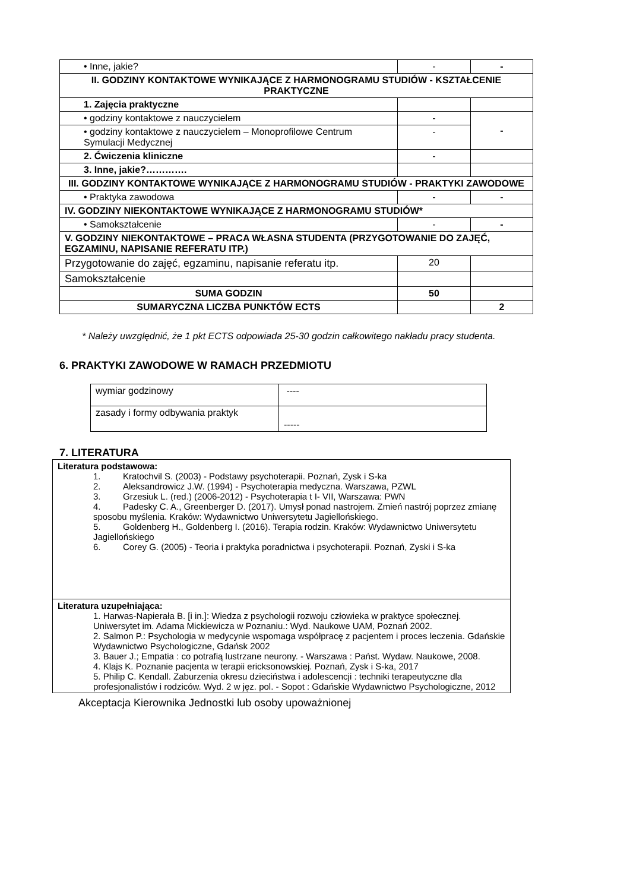| • Inne, jakie? | - | - |
| II. GODZINY KONTAKTOWE WYNIKAJĄCE Z HARMONOGRAMU STUDIÓW - KSZTAŁCENIE PRAKTYCZNE | | |
| 1. Zajęcia praktyczne | | |
| • godziny kontaktowe z nauczycielem | - | - |
| • godziny kontaktowe z nauczycielem – Monoprofilowe Centrum Symulacji Medycznej | - | |
| 2. Ćwiczenia kliniczne | - | |
| 3. Inne, jakie?…………. | | |
| III. GODZINY KONTAKTOWE WYNIKAJĄCE Z HARMONOGRAMU STUDIÓW - PRAKTYKI ZAWODOWE | | |
| • Praktyka zawodowa | - | - |
| IV. GODZINY NIEKONTAKTOWE WYNIKAJĄCE Z HARMONOGRAMU STUDIÓW* | | |
| • Samokształcenie | - | - |
| V. GODZINY NIEKONTAKTOWE – PRACA WŁASNA STUDENTA (PRZYGOTOWANIE DO ZAJĘĆ, EGZAMINU, NAPISANIE REFERATU ITP.) | | |
| Przygotowanie do zajęć, egzaminu, napisanie referatu itp. | 20 | |
| Samokształcenie | | |
| SUMA GODZIN | 50 | |
| SUMARYCZNA LICZBA PUNKTÓW ECTS | | 2 |
* Należy uwzględnić, że 1 pkt ECTS odpowiada 25-30 godzin całkowitego nakładu pracy studenta.
6. PRAKTYKI ZAWODOWE W RAMACH PRZEDMIOTU
| wymiar godzinowy | ---- |
| zasady i formy odbywania praktyk | ----- |
7. LITERATURA
| Literatura podstawowa: 1. Kratochvil S. (2003) - Podstawy psychoterapii. Poznań, Zysk i S-ka 2. Aleksandrowicz J.W. (1994) - Psychoterapia medyczna. Warszawa, PZWL 3. Grzesiuk L. (red.) (2006-2012) - Psychoterapia t I- VII, Warszawa: PWN 4. Padesky C. A., Greenberger D. (2017). Umysł ponad nastrojem. Zmień nastrój poprzez zmianę sposobu myślenia. Kraków: Wydawnictwo Uniwersytetu Jagiellońskiego. 5. Goldenberg H., Goldenberg I. (2016). Terapia rodzin. Kraków: Wydawnictwo Uniwersytetu Jagiellońskiego 6. Corey G. (2005) - Teoria i praktyka poradnictwa i psychoterapii. Poznań, Zyski i S-ka |
| Literatura uzupełniająca: 1. Harwas-Napierała B. [i in.]: Wiedza z psychologii rozwoju człowieka w praktyce społecznej. Uniwersytet im. Adama Mickiewicza w Poznaniu.: Wyd. Naukowe UAM, Poznań 2002. 2. Salmon P.: Psychologia w medycynie wspomaga współpracę z pacjentem i proces leczenia. Gdańskie Wydawnictwo Psychologiczne, Gdańsk 2002 3. Bauer J.; Empatia : co potrafią lustrzane neurony. - Warszawa : Państ. Wydaw. Naukowe, 2008. 4. Klajs K. Poznanie pacjenta w terapii ericksonowskiej. Poznań, Zysk i S-ka, 2017 5. Philip C. Kendall. Zaburzenia okresu dzieciństwa i adolescencji : techniki terapeutyczne dla profesjonalistów i rodziców. Wyd. 2 w jęz. pol. - Sopot : Gdańskie Wydawnictwo Psychologiczne, 2012 |
Akceptacja Kierownika Jednostki lub osoby upoważnionej